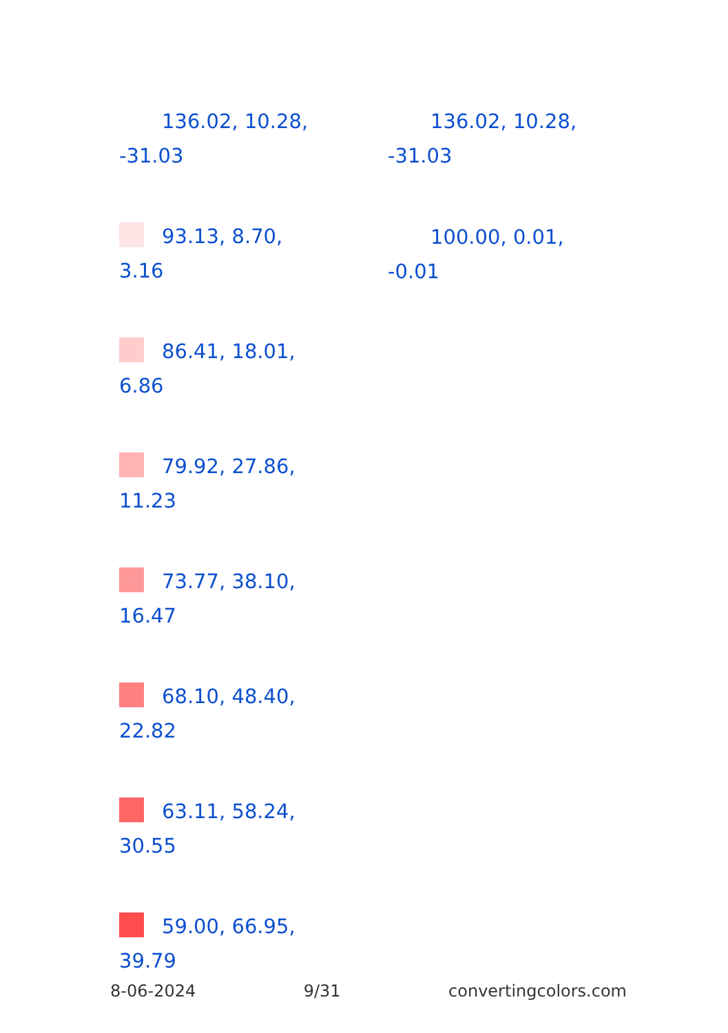136.02, 10.28, -31.03
93.13, 8.70, 3.16
86.41, 18.01, 6.86
79.92, 27.86, 11.23
73.77, 38.10, 16.47
68.10, 48.40, 22.82
63.11, 58.24, 30.55
59.00, 66.95, 39.79
136.02, 10.28, -31.03
100.00, 0.01, -0.01
8-06-2024 9/31 convertingcolors.com